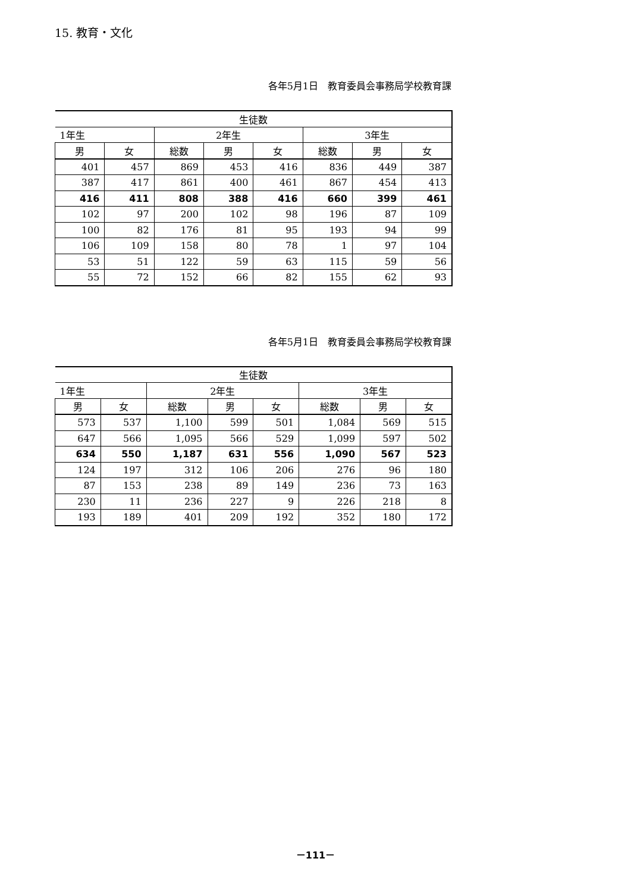15. 教育・文化
各年5月1日　教育委員会事務局学校教育課
| 生徒数 | | | | | | | |
| --- | --- | --- | --- | --- | --- | --- | --- |
| 1年生 | | 2年生 | | | 3年生 | | |
| 男 | 女 | 総数 | 男 | 女 | 総数 | 男 | 女 |
| 401 | 457 | 869 | 453 | 416 | 836 | 449 | 387 |
| 387 | 417 | 861 | 400 | 461 | 867 | 454 | 413 |
| 416 | 411 | 808 | 388 | 416 | 660 | 399 | 461 |
| 102 | 97 | 200 | 102 | 98 | 196 | 87 | 109 |
| 100 | 82 | 176 | 81 | 95 | 193 | 94 | 99 |
| 106 | 109 | 158 | 80 | 78 | 1 | 97 | 104 |
| 53 | 51 | 122 | 59 | 63 | 115 | 59 | 56 |
| 55 | 72 | 152 | 66 | 82 | 155 | 62 | 93 |
各年5月1日　教育委員会事務局学校教育課
| 生徒数 | | | | | | | |
| --- | --- | --- | --- | --- | --- | --- | --- |
| 1年生 | | 2年生 | | | 3年生 | | |
| 男 | 女 | 総数 | 男 | 女 | 総数 | 男 | 女 |
| 573 | 537 | 1,100 | 599 | 501 | 1,084 | 569 | 515 |
| 647 | 566 | 1,095 | 566 | 529 | 1,099 | 597 | 502 |
| 634 | 550 | 1,187 | 631 | 556 | 1,090 | 567 | 523 |
| 124 | 197 | 312 | 106 | 206 | 276 | 96 | 180 |
| 87 | 153 | 238 | 89 | 149 | 236 | 73 | 163 |
| 230 | 11 | 236 | 227 | 9 | 226 | 218 | 8 |
| 193 | 189 | 401 | 209 | 192 | 352 | 180 | 172 |
－111－